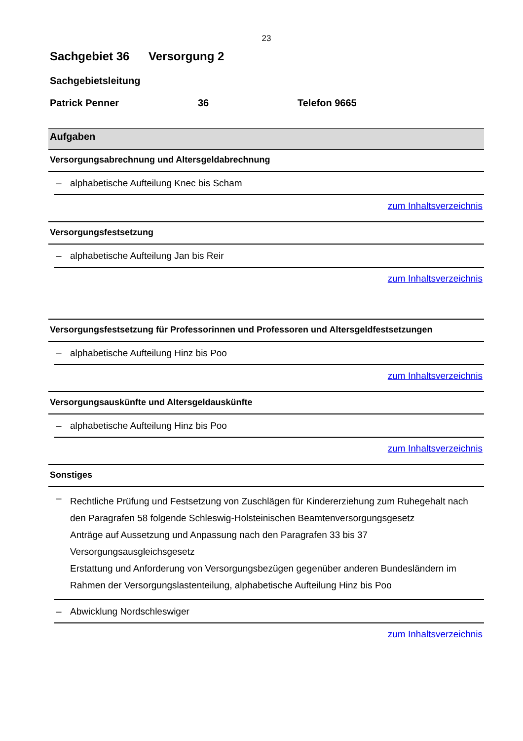23
Sachgebiet 36 Versorgung 2
Sachgebietsleitung
Patrick Penner 36 Telefon 9665
Aufgaben
Versorgungsabrechnung und Altersgeldabrechnung
– alphabetische Aufteilung Knec bis Scham
zum Inhaltsverzeichnis
Versorgungsfestsetzung
– alphabetische Aufteilung Jan bis Reir
zum Inhaltsverzeichnis
Versorgungsfestsetzung für Professorinnen und Professoren und Altersgeldfestsetzungen
– alphabetische Aufteilung Hinz bis Poo
zum Inhaltsverzeichnis
Versorgungsauskünfte und Altersgeldauskünfte
– alphabetische Aufteilung Hinz bis Poo
zum Inhaltsverzeichnis
Sonstiges
– Rechtliche Prüfung und Festsetzung von Zuschlägen für Kindererziehung zum Ruhegehalt nach den Paragrafen 58 folgende Schleswig-Holsteinischen Beamtenversorgungsgesetz
Anträge auf Aussetzung und Anpassung nach den Paragrafen 33 bis 37 Versorgungsausgleichsgesetz
Erstattung und Anforderung von Versorgungsbezügen gegenüber anderen Bundesländern im Rahmen der Versorgungslastenteilung, alphabetische Aufteilung Hinz bis Poo
– Abwicklung Nordschleswiger
zum Inhaltsverzeichnis